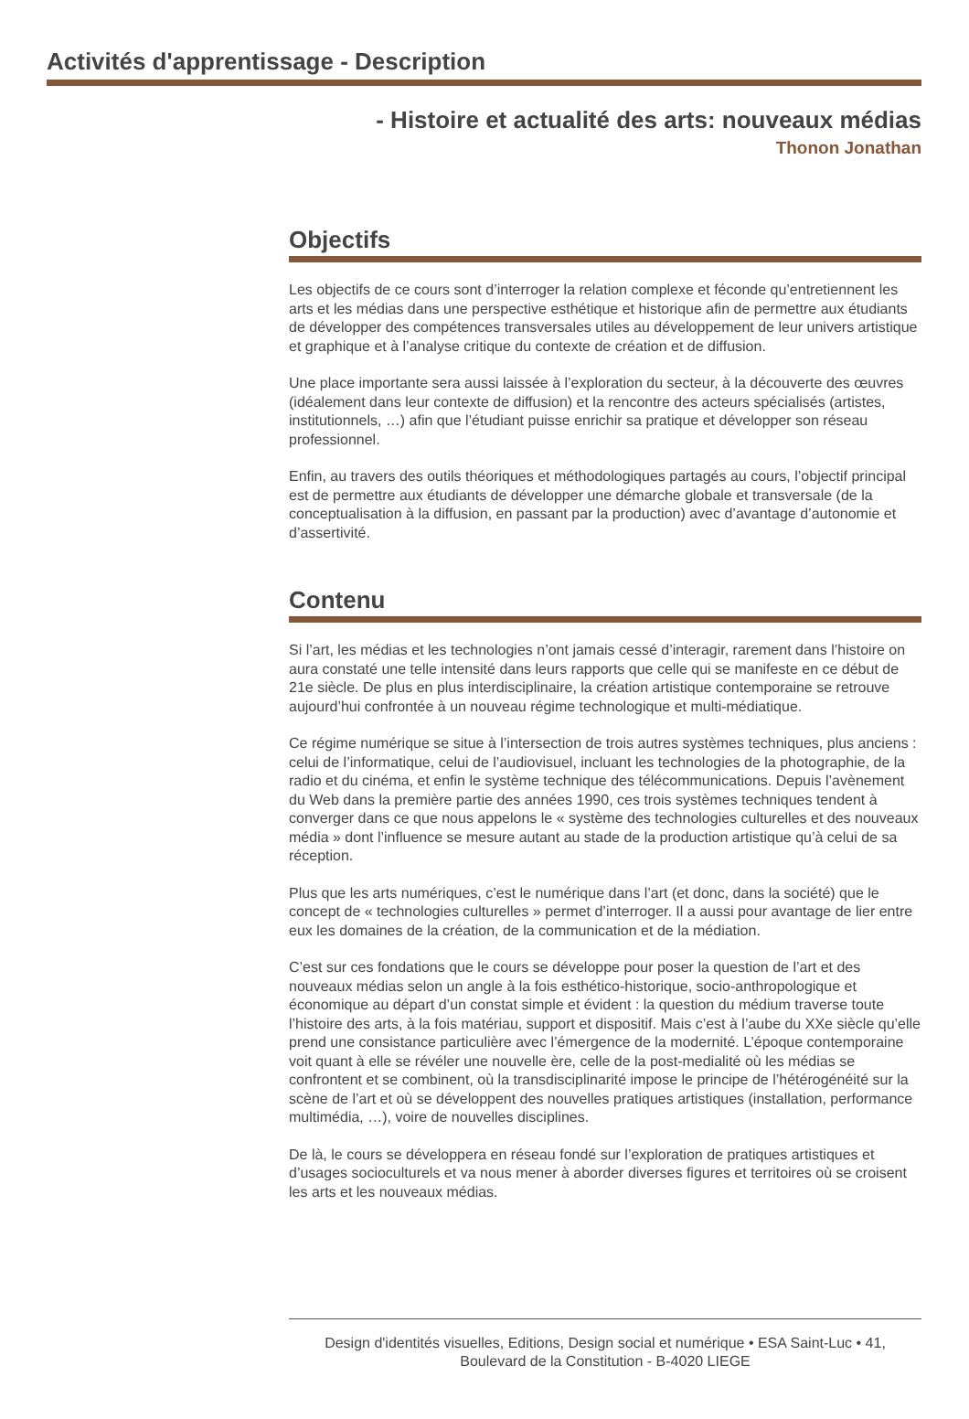Activités d'apprentissage - Description
- Histoire et actualité des arts: nouveaux médias
Thonon Jonathan
Objectifs
Les objectifs de ce cours sont d’interroger la relation complexe et féconde qu’entretiennent les arts et les médias dans une perspective esthétique et historique afin de permettre aux étudiants de développer des compétences transversales utiles au développement de leur univers artistique et graphique et à l’analyse critique du contexte de création et de diffusion.
Une place importante sera aussi laissée à l’exploration du secteur, à la découverte des œuvres (idéalement dans leur contexte de diffusion) et la rencontre des acteurs spécialisés (artistes, institutionnels, …) afin que l’étudiant puisse enrichir sa pratique et développer son réseau professionnel.
Enfin, au travers des outils théoriques et méthodologiques partagés au cours, l’objectif principal est de permettre aux étudiants de développer une démarche globale et transversale (de la conceptualisation à la diffusion, en passant par la production) avec d’avantage d’autonomie et d’assertivité.
Contenu
Si l’art, les médias et les technologies n’ont jamais cessé d’interagir, rarement dans l’histoire on aura constaté une telle intensité dans leurs rapports que celle qui se manifeste en ce début de 21e siècle. De plus en plus interdisciplinaire, la création artistique contemporaine se retrouve aujourd’hui confrontée à un nouveau régime technologique et multi-médiatique.
Ce régime numérique se situe à l’intersection de trois autres systèmes techniques, plus anciens : celui de l’informatique, celui de l’audiovisuel, incluant les technologies de la photographie, de la radio et du cinéma, et enfin le système technique des télécommunications. Depuis l’avènement du Web dans la première partie des années 1990, ces trois systèmes techniques tendent à converger dans ce que nous appelons le « système des technologies culturelles et des nouveaux média » dont l’influence se mesure autant au stade de la production artistique qu’à celui de sa réception.
Plus que les arts numériques, c’est le numérique dans l’art (et donc, dans la société) que le concept de « technologies culturelles » permet d’interroger. Il a aussi pour avantage de lier entre eux les domaines de la création, de la communication et de la médiation.
C’est sur ces fondations que le cours se développe pour poser la question de l’art et des nouveaux médias selon un angle à la fois esthético-historique, socio-anthropologique et économique au départ d’un constat simple et évident : la question du médium traverse toute l’histoire des arts, à la fois matériau, support et dispositif. Mais c’est à l’aube du XXe siècle qu’elle prend une consistance particulière avec l’émergence de la modernité. L’époque contemporaine voit quant à elle se révéler une nouvelle ère, celle de la post-medialité où les médias se confrontent et se combinent, où la transdisciplinarité impose le principe de l’hétérogénéité sur la scène de l’art et où se développent des nouvelles pratiques artistiques (installation, performance multimédia, …), voire de nouvelles disciplines.
De là, le cours se développera en réseau fondé sur l’exploration de pratiques artistiques et d’usages socioculturels et va nous mener à aborder diverses figures et territoires où se croisent les arts et les nouveaux médias.
Design d'identités visuelles, Editions, Design social et numérique • ESA Saint-Luc • 41,
Boulevard de la Constitution - B-4020 LIEGE